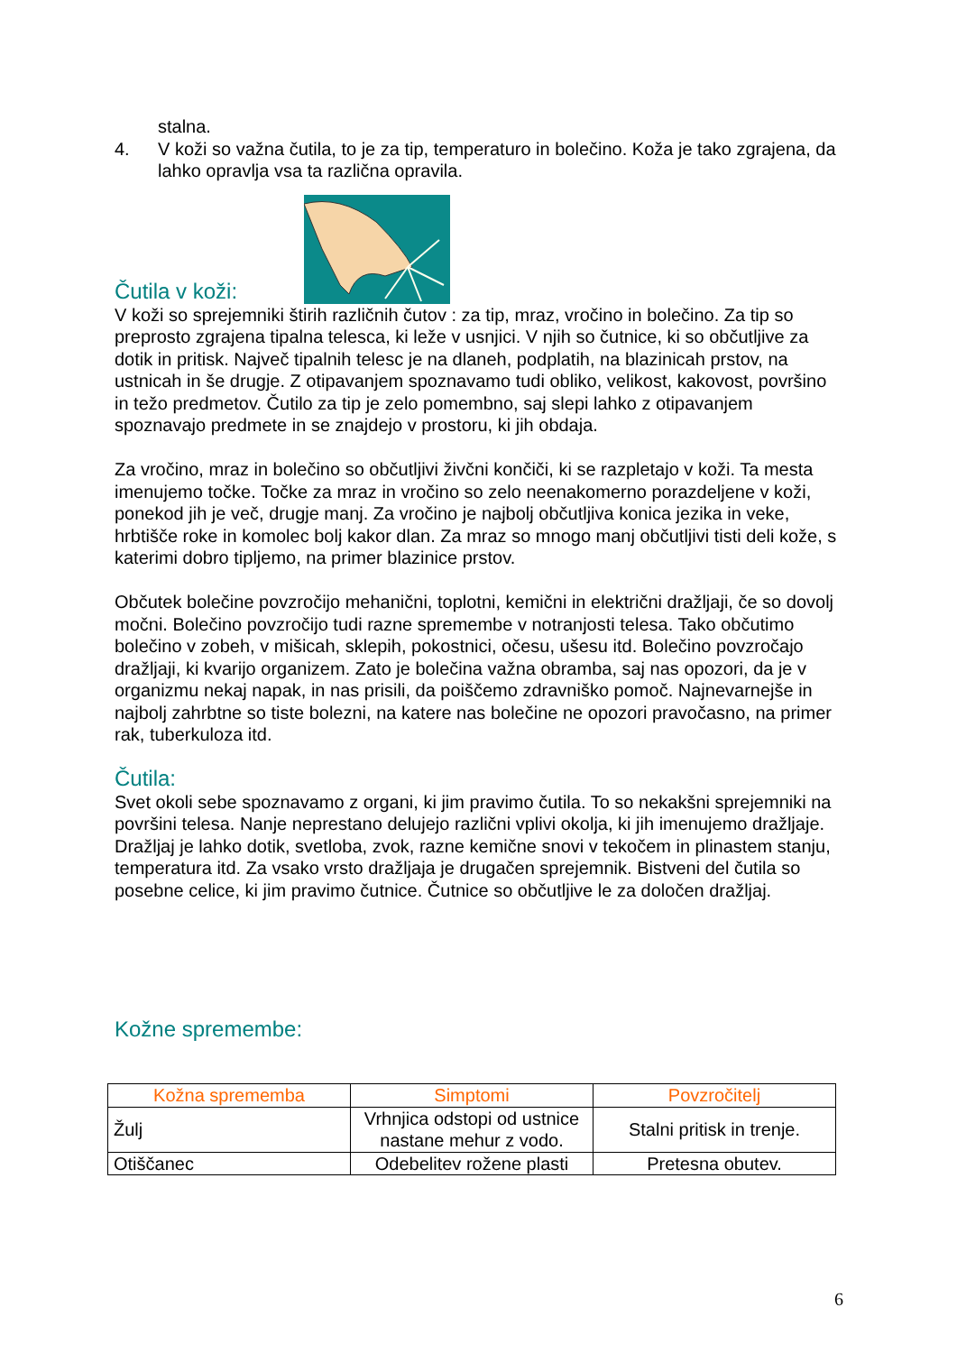stalna.
4. V koži so važna čutila, to je za tip, temperaturo in bolečino. Koža je tako zgrajena, da lahko opravlja vsa ta različna opravila.
Čutila v koži:
V koži so sprejemniki štirih različnih čutov : za tip, mraz, vročino in bolečino. Za tip so preprosto zgrajena tipalna telesca, ki leže v usnjici. V njih so čutnice, ki so občutljive za dotik in pritisk. Največ tipalnih telesc je na dlaneh, podplatih, na blazinicah prstov, na ustnicah in še drugje. Z otipavanjem spoznavamo tudi obliko, velikost, kakovost, površino in težo predmetov. Čutilo za tip je zelo pomembno, saj slepi lahko z otipavanjem spoznavajo predmete in se znajdejo v prostoru, ki jih obdaja.
Za vročino, mraz in bolečino so občutljivi živčni končiči, ki se razpletajo v koži. Ta mesta imenujemo točke. Točke za mraz in vročino so zelo neenakomerno porazdeljene v koži, ponekod jih je več, drugje manj. Za vročino je najbolj občutljiva konica jezika in veke, hrbtišče roke in komolec bolj kakor dlan. Za mraz so mnogo manj občutljivi tisti deli kože, s katerimi dobro tipljemo, na primer blazinice prstov.
Občutek bolečine povzročijo mehanični, toplotni, kemični in električni dražljaji, če so dovolj močni. Bolečino povzročijo tudi razne spremembe v notranjosti telesa. Tako občutimo bolečino v zobeh, v mišicah, sklepih, pokostnici, očesu, ušesu itd. Bolečino povzročajo dražljaji, ki kvarijo organizem. Zato je bolečina važna obramba, saj nas opozori, da je v organizmu nekaj napak, in nas prisili, da poiščemo zdravniško pomoč. Najnevarnejše in najbolj zahrbtne so tiste bolezni, na katere nas bolečine ne opozori pravočasno, na primer rak, tuberkuloza itd.
Čutila:
Svet okoli sebe spoznavamo z organi, ki jim pravimo čutila. To so nekakšni sprejemniki na površini telesa. Nanje neprestano delujejo različni vplivi okolja, ki jih imenujemo dražljaje. Dražljaj je lahko dotik, svetloba, zvok, razne kemične snovi v tekočem in plinastem stanju, temperatura itd. Za vsako vrsto dražljaja je drugačen sprejemnik. Bistveni del čutila so posebne celice, ki jim pravimo čutnice. Čutnice so občutljive le za določen dražljaj.
Kožne spremembe:
| Kožna sprememba | Simptomi | Povzročitelj |
| --- | --- | --- |
| Žulj | Vrhnjica odstopi od ustnice nastane mehur z vodo. | Stalni pritisk in trenje. |
| Otiščanec | Odebelitev rožene plasti | Pretesna obutev. |
6